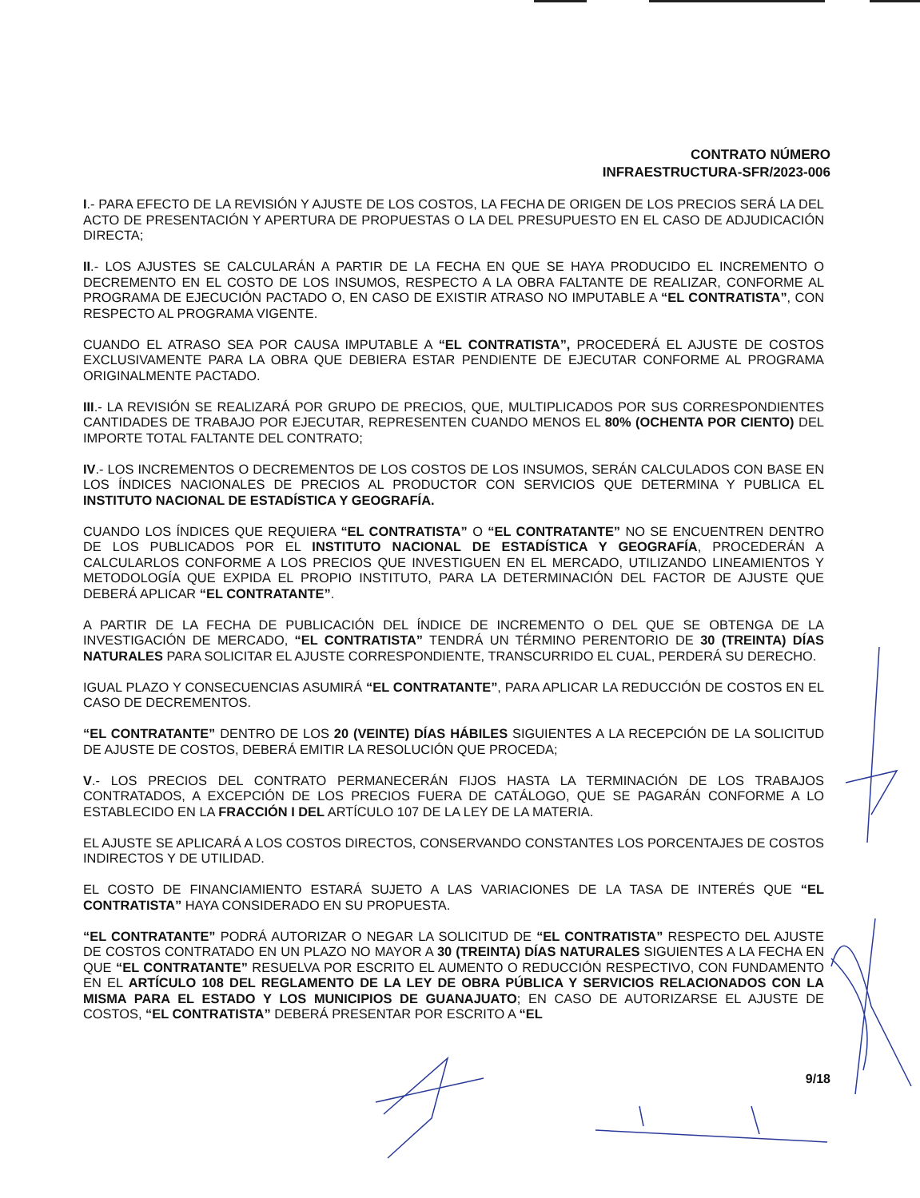CONTRATO NÚMERO
INFRAESTRUCTURA-SFR/2023-006
I.- PARA EFECTO DE LA REVISIÓN Y AJUSTE DE LOS COSTOS, LA FECHA DE ORIGEN DE LOS PRECIOS SERÁ LA DEL ACTO DE PRESENTACIÓN Y APERTURA DE PROPUESTAS O LA DEL PRESUPUESTO EN EL CASO DE ADJUDICACIÓN DIRECTA;
II.- LOS AJUSTES SE CALCULARÁN A PARTIR DE LA FECHA EN QUE SE HAYA PRODUCIDO EL INCREMENTO O DECREMENTO EN EL COSTO DE LOS INSUMOS, RESPECTO A LA OBRA FALTANTE DE REALIZAR, CONFORME AL PROGRAMA DE EJECUCIÓN PACTADO O, EN CASO DE EXISTIR ATRASO NO IMPUTABLE A “EL CONTRATISTA”, CON RESPECTO AL PROGRAMA VIGENTE.
CUANDO EL ATRASO SEA POR CAUSA IMPUTABLE A “EL CONTRATISTA”, PROCEDERÁ EL AJUSTE DE COSTOS EXCLUSIVAMENTE PARA LA OBRA QUE DEBIERA ESTAR PENDIENTE DE EJECUTAR CONFORME AL PROGRAMA ORIGINALMENTE PACTADO.
III.- LA REVISIÓN SE REALIZARÁ POR GRUPO DE PRECIOS, QUE, MULTIPLICADOS POR SUS CORRESPONDIENTES CANTIDADES DE TRABAJO POR EJECUTAR, REPRESENTEN CUANDO MENOS EL 80% (OCHENTA POR CIENTO) DEL IMPORTE TOTAL FALTANTE DEL CONTRATO;
IV.- LOS INCREMENTOS O DECREMENTOS DE LOS COSTOS DE LOS INSUMOS, SERÁN CALCULADOS CON BASE EN LOS ÍNDICES NACIONALES DE PRECIOS AL PRODUCTOR CON SERVICIOS QUE DETERMINA Y PUBLICA EL INSTITUTO NACIONAL DE ESTADÍSTICA Y GEOGRAFÍA.
CUANDO LOS ÍNDICES QUE REQUIERA “EL CONTRATISTA” O “EL CONTRATANTE” NO SE ENCUENTREN DENTRO DE LOS PUBLICADOS POR EL INSTITUTO NACIONAL DE ESTADÍSTICA Y GEOGRAFÍA, PROCEDERÁN A CALCULARLOS CONFORME A LOS PRECIOS QUE INVESTIGUEN EN EL MERCADO, UTILIZANDO LINEAMIENTOS Y METODOLOGÍA QUE EXPIDA EL PROPIO INSTITUTO, PARA LA DETERMINACIÓN DEL FACTOR DE AJUSTE QUE DEBERÁ APLICAR “EL CONTRATANTE”.
A PARTIR DE LA FECHA DE PUBLICACIÓN DEL ÍNDICE DE INCREMENTO O DEL QUE SE OBTENGA DE LA INVESTIGACIÓN DE MERCADO, “EL CONTRATISTA” TENDRÁ UN TÉRMINO PERENTORIO DE 30 (TREINTA) DÍAS NATURALES PARA SOLICITAR EL AJUSTE CORRESPONDIENTE, TRANSCURRIDO EL CUAL, PERDERÁ SU DERECHO.
IGUAL PLAZO Y CONSECUENCIAS ASUMIRÁ “EL CONTRATANTE”, PARA APLICAR LA REDUCCIÓN DE COSTOS EN EL CASO DE DECREMENTOS.
“EL CONTRATANTE” DENTRO DE LOS 20 (VEINTE) DÍAS HÁBILES SIGUIENTES A LA RECEPCIÓN DE LA SOLICITUD DE AJUSTE DE COSTOS, DEBERÁ EMITIR LA RESOLUCIÓN QUE PROCEDA;
V.- LOS PRECIOS DEL CONTRATO PERMANECERÁN FIJOS HASTA LA TERMINACIÓN DE LOS TRABAJOS CONTRATADOS, A EXCEPCIÓN DE LOS PRECIOS FUERA DE CATÁLOGO, QUE SE PAGARÁN CONFORME A LO ESTABLECIDO EN LA FRACCIÓN I DEL ARTÍCULO 107 DE LA LEY DE LA MATERIA.
EL AJUSTE SE APLICARÁ A LOS COSTOS DIRECTOS, CONSERVANDO CONSTANTES LOS PORCENTAJES DE COSTOS INDIRECTOS Y DE UTILIDAD.
EL COSTO DE FINANCIAMIENTO ESTARÁ SUJETO A LAS VARIACIONES DE LA TASA DE INTERÉS QUE “EL CONTRATISTA” HAYA CONSIDERADO EN SU PROPUESTA.
“EL CONTRATANTE” PODRÁ AUTORIZAR O NEGAR LA SOLICITUD DE “EL CONTRATISTA” RESPECTO DEL AJUSTE DE COSTOS CONTRATADO EN UN PLAZO NO MAYOR A 30 (TREINTA) DÍAS NATURALES SIGUIENTES A LA FECHA EN QUE “EL CONTRATANTE” RESUELVA POR ESCRITO EL AUMENTO O REDUCCIÓN RESPECTIVO, CON FUNDAMENTO EN EL ARTÍCULO 108 DEL REGLAMENTO DE LA LEY DE OBRA PÚBLICA Y SERVICIOS RELACIONADOS CON LA MISMA PARA EL ESTADO Y LOS MUNICIPIOS DE GUANAJUATO; EN CASO DE AUTORIZARSE EL AJUSTE DE COSTOS, “EL CONTRATISTA” DEBERÁ PRESENTAR POR ESCRITO A “EL
9/18